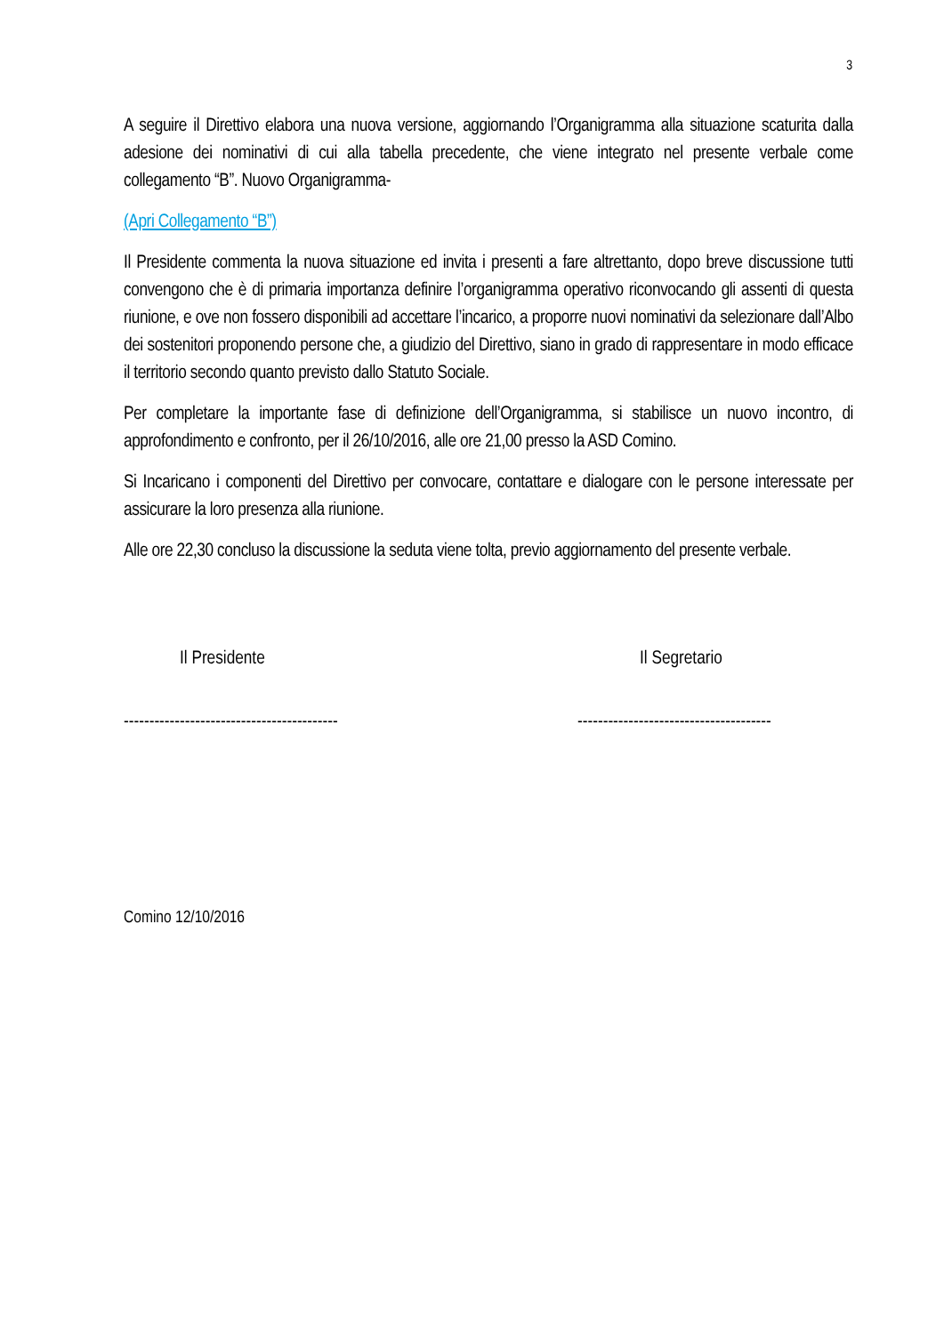3
A seguire il Direttivo elabora una nuova versione, aggiornando l’Organigramma alla situazione scaturita dalla adesione dei nominativi di cui alla tabella precedente, che viene integrato nel presente verbale come collegamento “B”. Nuovo Organigramma-
(Apri Collegamento “B”)
Il Presidente commenta la nuova situazione ed invita i presenti a fare altrettanto, dopo breve discussione tutti convengono che è di primaria importanza definire l’organigramma operativo riconvocando gli assenti di questa riunione, e ove non fossero disponibili ad accettare l’incarico, a proporre nuovi nominativi da selezionare dall’Albo dei sostenitori proponendo persone che, a giudizio del Direttivo, siano in grado di rappresentare in modo efficace il territorio secondo quanto previsto dallo Statuto Sociale.
Per completare la importante fase di definizione dell’Organigramma, si stabilisce un nuovo incontro, di approfondimento e confronto, per il 26/10/2016, alle ore 21,00 presso la ASD Comino.
Si Incaricano i componenti del Direttivo per convocare, contattare e dialogare con le persone interessate per assicurare la loro presenza alla riunione.
Alle ore 22,30 concluso la discussione la seduta viene tolta, previo aggiornamento del presente verbale.
Il Presidente
------------------------------------------
Il Segretario
--------------------------------------
Comino 12/10/2016